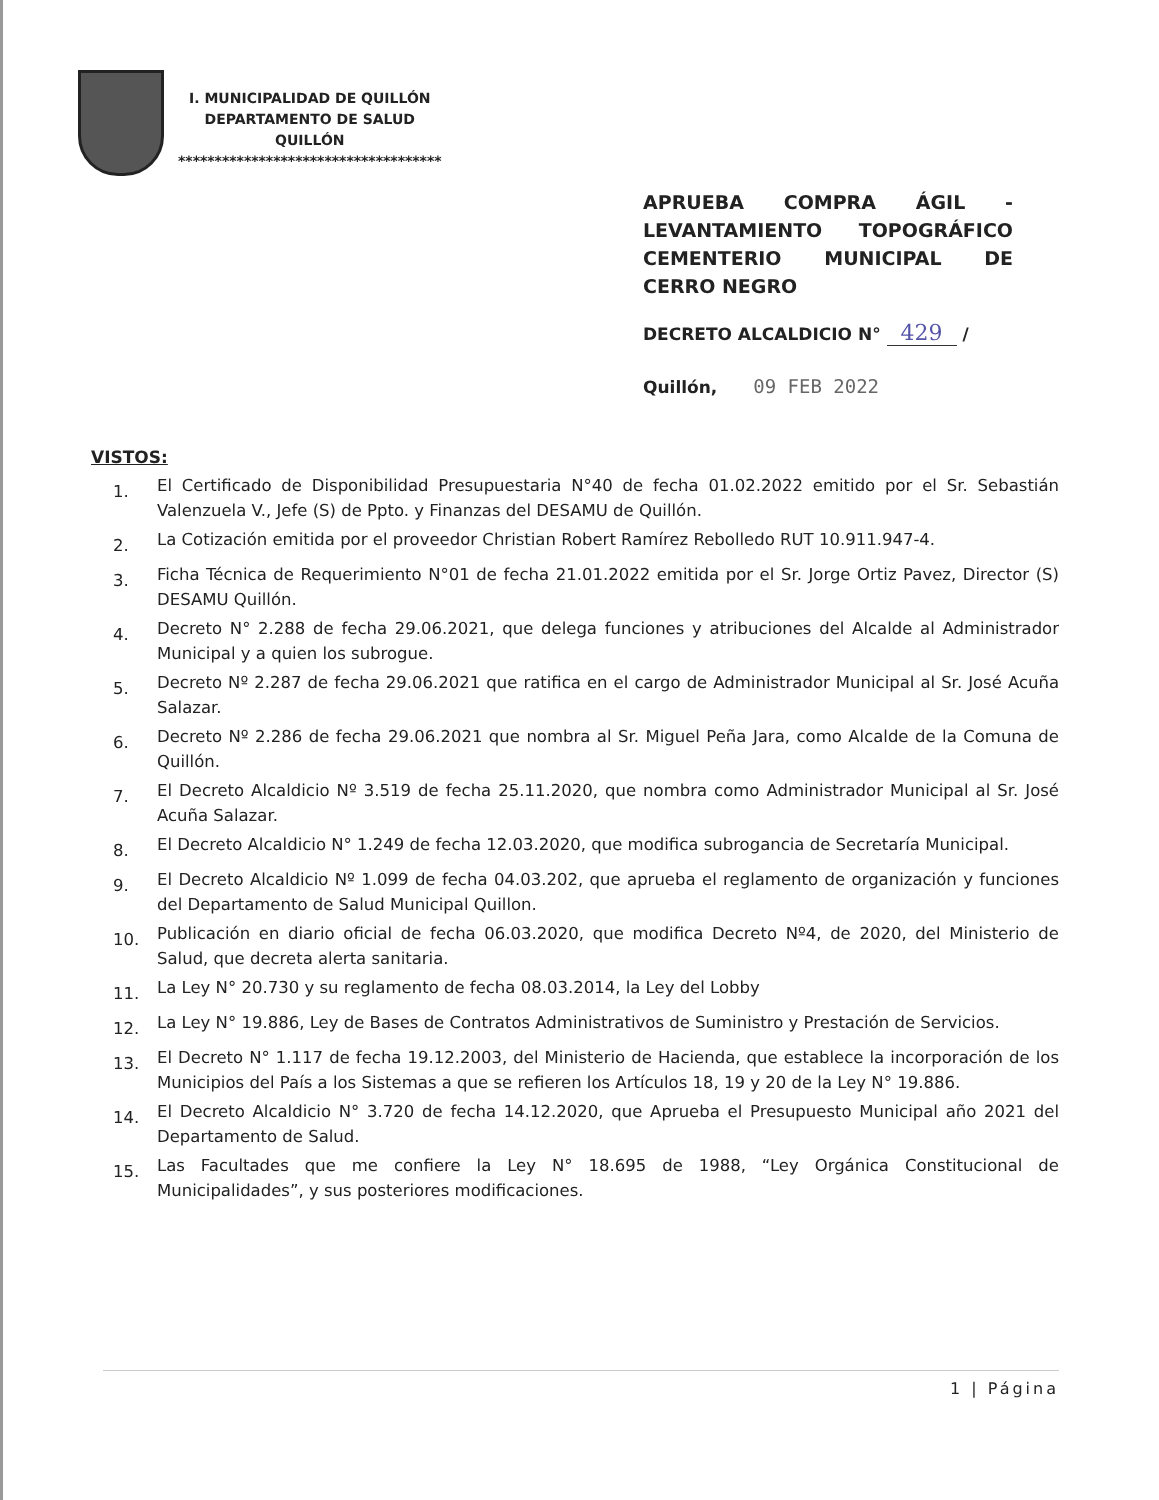I. MUNICIPALIDAD DE QUILLÓN
DEPARTAMENTO DE SALUD
QUILLÓN
************************************
APRUEBA COMPRA ÁGIL - LEVANTAMIENTO TOPOGRÁFICO CEMENTERIO MUNICIPAL DE CERRO NEGRO
DECRETO ALCALDICIO N° 429 /
Quillón, 09 FEB 2022
VISTOS:
1. El Certificado de Disponibilidad Presupuestaria N°40 de fecha 01.02.2022 emitido por el Sr. Sebastián Valenzuela V., Jefe (S) de Ppto. y Finanzas del DESAMU de Quillón.
2. La Cotización emitida por el proveedor Christian Robert Ramírez Rebolledo RUT 10.911.947-4.
3. Ficha Técnica de Requerimiento N°01 de fecha 21.01.2022 emitida por el Sr. Jorge Ortiz Pavez, Director (S) DESAMU Quillón.
4. Decreto N° 2.288 de fecha 29.06.2021, que delega funciones y atribuciones del Alcalde al Administrador Municipal y a quien los subrogue.
5. Decreto Nº 2.287 de fecha 29.06.2021 que ratifica en el cargo de Administrador Municipal al Sr. José Acuña Salazar.
6. Decreto Nº 2.286 de fecha 29.06.2021 que nombra al Sr. Miguel Peña Jara, como Alcalde de la Comuna de Quillón.
7. El Decreto Alcaldicio Nº 3.519 de fecha 25.11.2020, que nombra como Administrador Municipal al Sr. José Acuña Salazar.
8. El Decreto Alcaldicio N° 1.249 de fecha 12.03.2020, que modifica subrogancia de Secretaría Municipal.
9. El Decreto Alcaldicio Nº 1.099 de fecha 04.03.202, que aprueba el reglamento de organización y funciones del Departamento de Salud Municipal Quillon.
10. Publicación en diario oficial de fecha 06.03.2020, que modifica Decreto Nº4, de 2020, del Ministerio de Salud, que decreta alerta sanitaria.
11. La Ley N° 20.730 y su reglamento de fecha 08.03.2014, la Ley del Lobby
12. La Ley N° 19.886, Ley de Bases de Contratos Administrativos de Suministro y Prestación de Servicios.
13. El Decreto N° 1.117 de fecha 19.12.2003, del Ministerio de Hacienda, que establece la incorporación de los Municipios del País a los Sistemas a que se refieren los Artículos 18, 19 y 20 de la Ley N° 19.886.
14. El Decreto Alcaldicio N° 3.720 de fecha 14.12.2020, que Aprueba el Presupuesto Municipal año 2021 del Departamento de Salud.
15. Las Facultades que me confiere la Ley N° 18.695 de 1988, “Ley Orgánica Constitucional de Municipalidades”, y sus posteriores modificaciones.
1 | Página